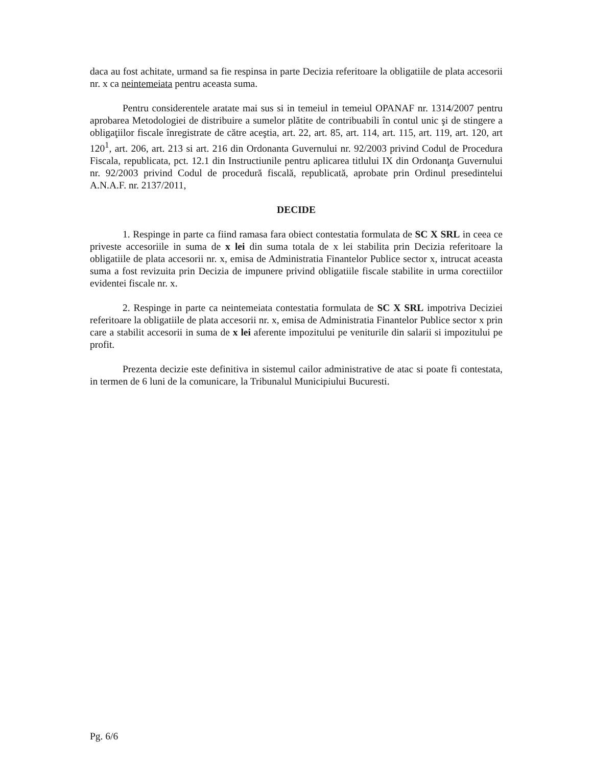daca au fost achitate, urmand sa fie respinsa in parte Decizia referitoare la obligatiile de plata accesorii nr. x ca neintemeiata pentru aceasta suma.
Pentru considerentele aratate mai sus si in temeiul in temeiul OPANAF nr. 1314/2007 pentru aprobarea Metodologiei de distribuire a sumelor plătite de contribuabili în contul unic şi de stingere a obligaţiilor fiscale înregistrate de către aceştia, art. 22, art. 85, art. 114, art. 115, art. 119, art. 120, art 120<sup>1</sup>, art. 206, art. 213 si art. 216 din Ordonanta Guvernului nr. 92/2003 privind Codul de Procedura Fiscala, republicata, pct. 12.1 din Instructiunile pentru aplicarea titlului IX din Ordonanţa Guvernului nr. 92/2003 privind Codul de procedură fiscală, republicată, aprobate prin Ordinul presedintelui A.N.A.F. nr. 2137/2011,
DECIDE
1. Respinge in parte ca fiind ramasa fara obiect contestatia formulata de SC X SRL in ceea ce priveste accesoriile in suma de x lei din suma totala de x lei stabilita prin Decizia referitoare la obligatiile de plata accesorii nr. x, emisa de Administratia Finantelor Publice sector x, intrucat aceasta suma a fost revizuita prin Decizia de impunere privind obligatiile fiscale stabilite in urma corectiilor evidentei fiscale nr. x.
2. Respinge in parte ca neintemeiata contestatia formulata de SC X SRL impotriva Deciziei referitoare la obligatiile de plata accesorii nr. x, emisa de Administratia Finantelor Publice sector x prin care a stabilit accesorii in suma de x lei aferente impozitului pe veniturile din salarii si impozitului pe profit.
Prezenta decizie este definitiva in sistemul cailor administrative de atac si poate fi contestata, in termen de 6 luni de la comunicare, la Tribunalul Municipiului Bucuresti.
Pg. 6/6